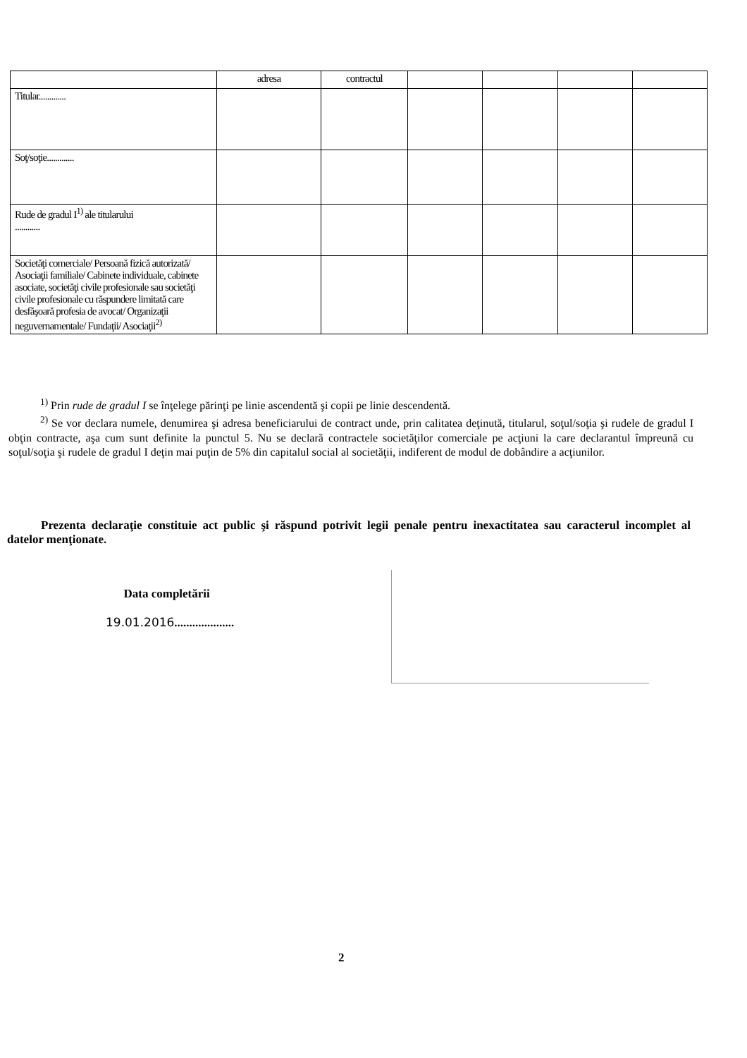| | adresa | contractul | | | | |
| --- | --- | --- | --- | --- | --- | --- |
| Titular............. | | | | | | |
| Soţ/soţie............. | | | | | | |
| Rude de gradul I<sup>1)</sup> ale titularului ............ | | | | | | |
| Societăţi comerciale/ Persoană fizică autorizată/ Asociaţii familiale/ Cabinete individuale, cabinete asociate, societăţi civile profesionale sau societăţi civile profesionale cu răspundere limitată care desfăşoară profesia de avocat/ Organizaţii neguvernamentale/ Fundaţii/ Asociaţii<sup>2)</sup> | | | | | | |
<sup>1)</sup> Prin rude de gradul I se înţelege părinţi pe linie ascendentă şi copii pe linie descendentă.
<sup>2)</sup> Se vor declara numele, denumirea şi adresa beneficiarului de contract unde, prin calitatea deţinută, titularul, soţul/soţia şi rudele de gradul I obţin contracte, aşa cum sunt definite la punctul 5. Nu se declară contractele societăţilor comerciale pe acţiuni la care declarantul împreună cu soţul/soţia şi rudele de gradul I deţin mai puţin de 5% din capitalul social al societăţii, indiferent de modul de dobândire a acţiunilor.
Prezenta declaraţie constituie act public şi răspund potrivit legii penale pentru inexactitatea sau caracterul incomplet al datelor menţionate.
Data completării
19.01.2016....................
2